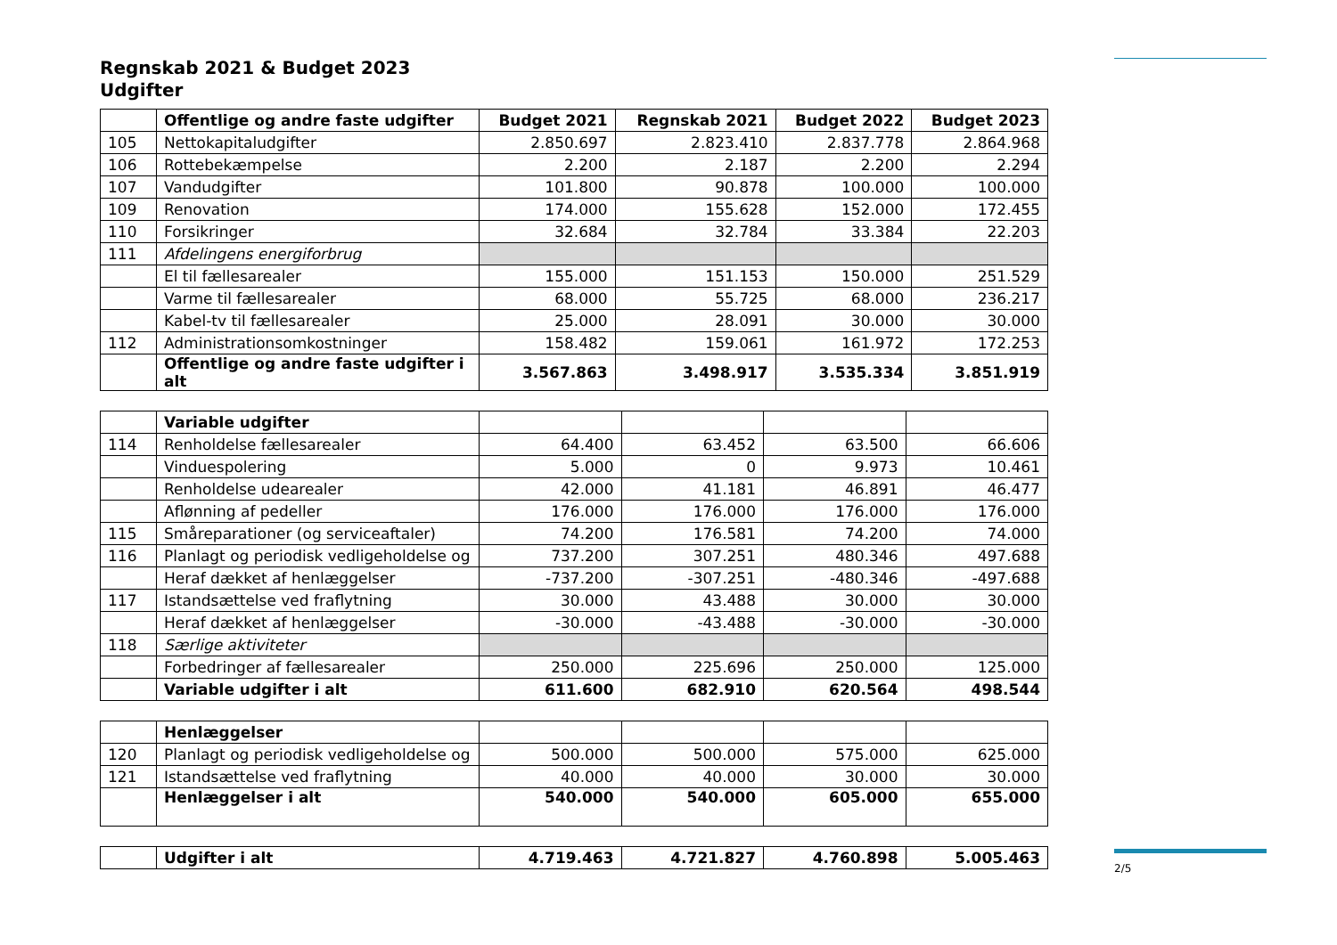Regnskab 2021 & Budget 2023
Udgifter
| | Offentlige og andre faste udgifter | Budget 2021 | Regnskab 2021 | Budget 2022 | Budget 2023 |
| --- | --- | --- | --- | --- | --- |
| 105 | Nettokapitaludgifter | 2.850.697 | 2.823.410 | 2.837.778 | 2.864.968 |
| 106 | Rottebekæmpelse | 2.200 | 2.187 | 2.200 | 2.294 |
| 107 | Vandudgifter | 101.800 | 90.878 | 100.000 | 100.000 |
| 109 | Renovation | 174.000 | 155.628 | 152.000 | 172.455 |
| 110 | Forsikringer | 32.684 | 32.784 | 33.384 | 22.203 |
| 111 | Afdelingens energiforbrug | | | | |
| | El til fællesarealer | 155.000 | 151.153 | 150.000 | 251.529 |
| | Varme til fællesarealer | 68.000 | 55.725 | 68.000 | 236.217 |
| | Kabel-tv til fællesarealer | 25.000 | 28.091 | 30.000 | 30.000 |
| 112 | Administrationsomkostninger | 158.482 | 159.061 | 161.972 | 172.253 |
| | Offentlige og andre faste udgifter i alt | 3.567.863 | 3.498.917 | 3.535.334 | 3.851.919 |
| | Variable udgifter | | | | |
| 114 | Renholdelse fællesarealer | 64.400 | 63.452 | 63.500 | 66.606 |
| | Vinduespolering | 5.000 | 0 | 9.973 | 10.461 |
| | Renholdelse udearealer | 42.000 | 41.181 | 46.891 | 46.477 |
| | Aflønning af pedeller | 176.000 | 176.000 | 176.000 | 176.000 |
| 115 | Småreparationer (og serviceaftaler) | 74.200 | 176.581 | 74.200 | 74.000 |
| 116 | Planlagt og periodisk vedligeholdelse og | 737.200 | 307.251 | 480.346 | 497.688 |
| | Heraf dækket af henlæggelser | -737.200 | -307.251 | -480.346 | -497.688 |
| 117 | Istandsættelse ved fraflytning | 30.000 | 43.488 | 30.000 | 30.000 |
| | Heraf dækket af henlæggelser | -30.000 | -43.488 | -30.000 | -30.000 |
| 118 | Særlige aktiviteter | | | | |
| | Forbedringer af fællesarealer | 250.000 | 225.696 | 250.000 | 125.000 |
| | Variable udgifter i alt | 611.600 | 682.910 | 620.564 | 498.544 |
| | Henlæggelser | | | | |
| 120 | Planlagt og periodisk vedligeholdelse og | 500.000 | 500.000 | 575.000 | 625.000 |
| 121 | Istandsættelse ved fraflytning | 40.000 | 40.000 | 30.000 | 30.000 |
| | Henlæggelser i alt | 540.000 | 540.000 | 605.000 | 655.000 |
| | Udgifter i alt | 4.719.463 | 4.721.827 | 4.760.898 | 5.005.463 |
2/5